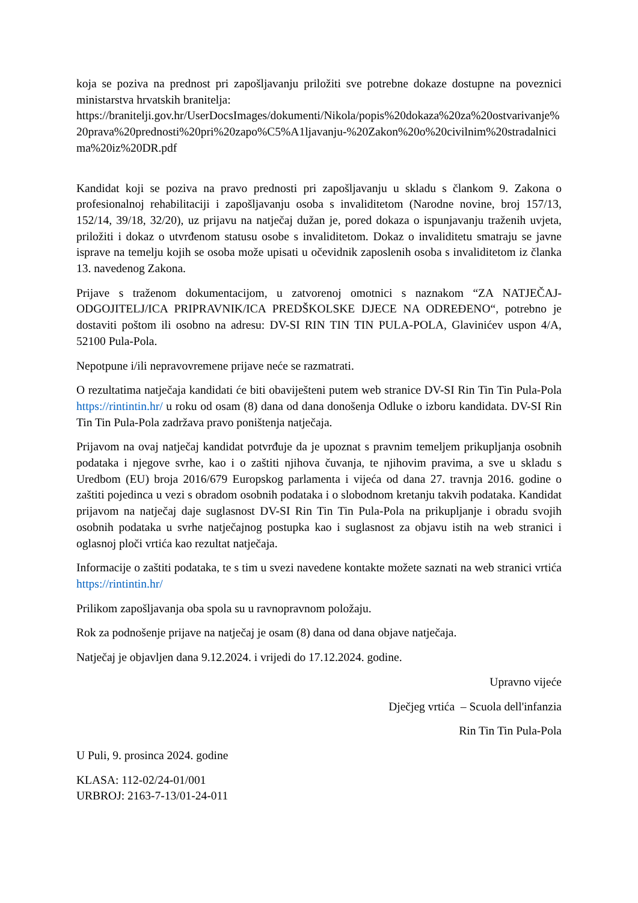koja se poziva na prednost pri zapošljavanju priložiti sve potrebne dokaze dostupne na poveznici ministarstva hrvatskih branitelja:
https://branitelji.gov.hr/UserDocsImages/dokumenti/Nikola/popis%20dokaza%20za%20ostvarivanje%20prava%20prednosti%20pri%20zapo%C5%A1ljavanju-%20Zakon%20o%20civilnim%20stradalnicima%20iz%20DR.pdf
Kandidat koji se poziva na pravo prednosti pri zapošljavanju u skladu s člankom 9. Zakona o profesionalnoj rehabilitaciji i zapošljavanju osoba s invaliditetom (Narodne novine, broj 157/13, 152/14, 39/18, 32/20), uz prijavu na natječaj dužan je, pored dokaza o ispunjavanju traženih uvjeta, priložiti i dokaz o utvrđenom statusu osobe s invaliditetom. Dokaz o invaliditetu smatraju se javne isprave na temelju kojih se osoba može upisati u očevidnik zaposlenih osoba s invaliditetom iz članka 13. navedenog Zakona.
Prijave s traženom dokumentacijom, u zatvorenoj omotnici s naznakom “ZA NATJEČAJ-ODGOJITELJ/ICA PRIPRAVNIK/ICA PREDŠKOLSKE DJECE NA ODREĐENO“, potrebno je dostaviti poštom ili osobno na adresu: DV-SI RIN TIN TIN PULA-POLA, Glavinićev uspon 4/A, 52100 Pula-Pola.
Nepotpune i/ili nepravovremene prijave neće se razmatrati.
O rezultatima natječaja kandidati će biti obaviješteni putem web stranice DV-SI Rin Tin Tin Pula-Pola https://rintintin.hr/ u roku od osam (8) dana od dana donošenja Odluke o izboru kandidata. DV-SI Rin Tin Tin Pula-Pola zadržava pravo poništenja natječaja.
Prijavom na ovaj natječaj kandidat potvrđuje da je upoznat s pravnim temeljem prikupljanja osobnih podataka i njegove svrhe, kao i o zaštiti njihova čuvanja, te njihovim pravima, a sve u skladu s Uredbom (EU) broja 2016/679 Europskog parlamenta i vijeća od dana 27. travnja 2016. godine o zaštiti pojedinca u vezi s obradom osobnih podataka i o slobodnom kretanju takvih podataka. Kandidat prijavom na natječaj daje suglasnost DV-SI Rin Tin Tin Pula-Pola na prikupljanje i obradu svojih osobnih podataka u svrhe natječajnog postupka kao i suglasnost za objavu istih na web stranici i oglasnoj ploči vrtića kao rezultat natječaja.
Informacije o zaštiti podataka, te s tim u svezi navedene kontakte možete saznati na web stranici vrtića https://rintintin.hr/
Prilikom zapošljavanja oba spola su u ravnopravnom položaju.
Rok za podnošenje prijave na natječaj je osam (8) dana od dana objave natječaja.
Natječaj je objavljen dana 9.12.2024. i vrijedi do 17.12.2024. godine.
Upravno vijeće
Dječjeg vrtića – Scuola dell'infanzia
Rin Tin Tin Pula-Pola
U Puli, 9. prosinca 2024. godine
KLASA: 112-02/24-01/001
URBROJ: 2163-7-13/01-24-011